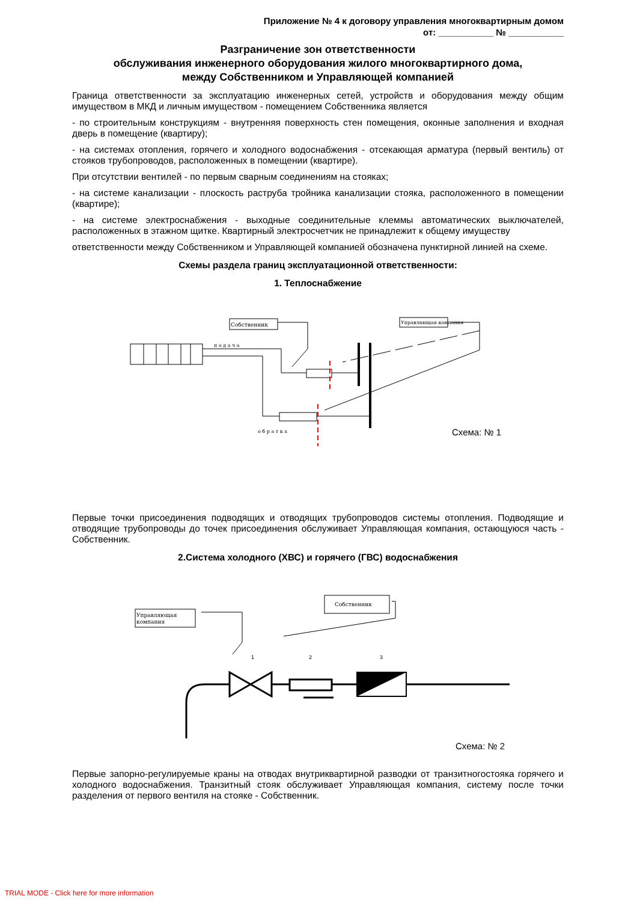Приложение № 4 к договору управления многоквартирным домом
от: ___________ № ___________
Разграничение зон ответственности
обслуживания инженерного оборудования жилого многоквартирного дома,
между Собственником и Управляющей компанией
Граница ответственности за эксплуатацию инженерных сетей, устройств и оборудования между общим имуществом в МКД и личным имуществом - помещением Собственника является
- по строительным конструкциям - внутренняя поверхность стен помещения, оконные заполнения и входная дверь в помещение (квартиру);
- на системах отопления, горячего и холодного водоснабжения - отсекающая арматура (первый вентиль) от стояков трубопроводов, расположенных в помещении (квартире).
При отсутствии вентилей - по первым сварным соединениям на стояках;
- на системе канализации - плоскость раструба тройника канализации стояка, расположенного в помещении (квартире);
- на системе электроснабжения - выходные соединительные клеммы автоматических выключателей, расположенных в этажном щитке. Квартирный электросчетчик не принадлежит к общему имуществу
ответственности между Собственником и Управляющей компанией обозначена пунктирной линией на схеме.
Схемы раздела границ эксплуатационной ответственности:
1. Теплоснабжение
Собственник
Управляющая компания
п о д а ч а
о б р а т к а
Схема: № 1
Первые точки присоединения подводящих и отводящих трубопроводов системы отопления. Подводящие и отводящие трубопроводы до точек присоединения обслуживает Управляющая компания, остающуюся часть - Собственник.
2.Система холодного (ХВС) и горячего (ГВС) водоснабжения
Управляющая
компания
Собственник
1
2
3
Схема: № 2
Первые запорно-регулируемые краны на отводах внутриквартирной разводки от транзитногостояка горячего и холодного водоснабжения. Транзитный стояк обслуживает Управляющая компания, систему после точки разделения от первого вентиля на стояке - Собственник.
TRIAL MODE - Click here for more information